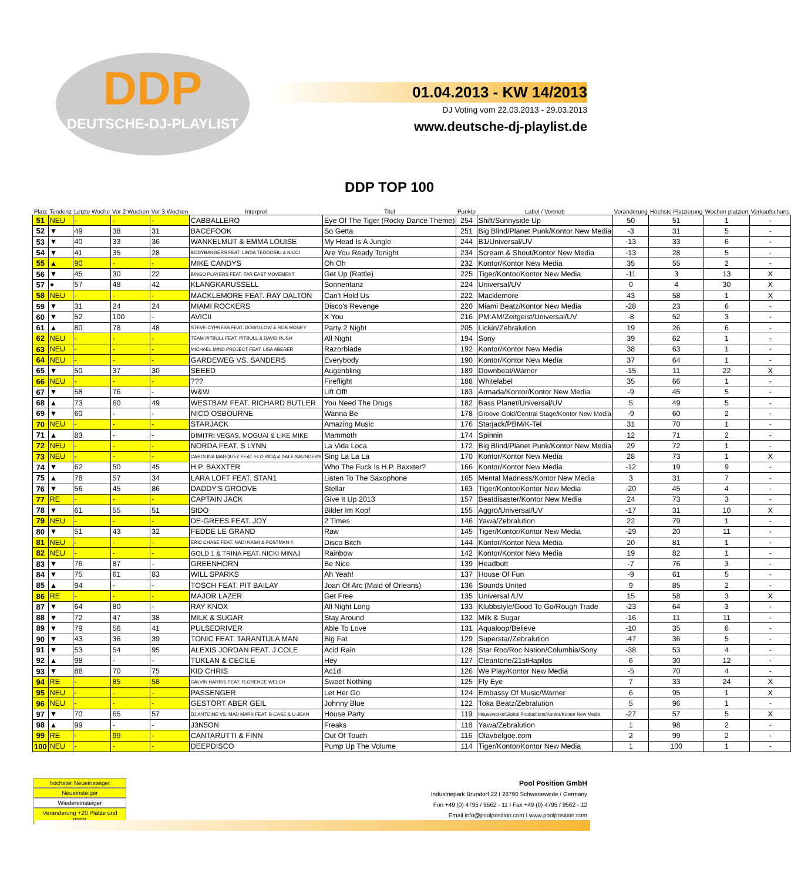DDP
DEUTSCHE-DJ-PLAYLIST
01.04.2013 - KW 14/2013
DJ Voting vom 22.03.2013 - 29.03.2013
www.deutsche-dj-playlist.de
| Platz | Tendenz | Letzte Woche | Vor 2 Wochen | Vor 3 Wochen | Interpret | DDP TOP 100 Titel | Punkte | Label / Vertrieb | Veränderung | Höchste Platzierung | Wochen platziert | Verkaufscharts |
| --- | --- | --- | --- | --- | --- | --- | --- | --- | --- | --- | --- | --- |
| 51 | NEU | - | - | - | CABBALLERO | Eye Of The Tiger (Rocky Dance Theme) | 254 | Shift/Sunnyside Up | 50 | 51 | 1 | - |
| 52 | ▼ | 49 | 38 | 31 | BACEFOOK | So Getta | 251 | Big Blind/Planet Punk/Kontor New Media | -3 | 31 | 5 | - |
| 53 | ▼ | 40 | 33 | 36 | WANKELMUT & EMMA LOUISE | My Head Is A Jungle | 244 | B1/Universal/UV | -13 | 33 | 6 | - |
| 54 | ▼ | 41 | 35 | 28 | BODYBANGERS FEAT. LINDA TEODOSIU & NICCI | Are You Ready Tonight | 234 | Scream & Shout/Kontor New Media | -13 | 28 | 5 | - |
| 55 | ▲ | 90 | - | - | MIKE CANDYS | Oh Oh | 232 | Kontor/Kontor New Media | 35 | 55 | 2 | - |
| 56 | ▼ | 45 | 30 | 22 | BINGO PLAYERS FEAT. FAR EAST MOVEMENT | Get Up (Rattle) | 225 | Tiger/Kontor/Kontor New Media | -11 | 3 | 13 | X |
| 57 | ● | 57 | 48 | 42 | KLANGKARUSSELL | Sonnentanz | 224 | Universal/UV | 0 | 4 | 30 | X |
| 58 | NEU | - | - | - | MACKLEMORE FEAT. RAY DALTON | Can't Hold Us | 222 | Macklemore | 43 | 58 | 1 | X |
| 59 | ▼ | 31 | 24 | 24 | MIAMI ROCKERS | Disco's Revenge | 220 | Miami Beatz/Kontor New Media | -28 | 23 | 6 | - |
| 60 | ▼ | 52 | 100 | - | AVICII | X You | 216 | PM:AM/Zeitgeist/Universal/UV | -8 | 52 | 3 | - |
| 61 | ▲ | 80 | 78 | 48 | STEVE CYPRESS FEAT. DOWN LOW & ROB MONEY | Party 2 Night | 205 | Lickin/Zebralution | 19 | 26 | 6 | - |
| 62 | NEU | - | - | - | TEAM PITBULL FEAT. PITBULL & DAVID RUSH | All Night | 194 | Sony | 39 | 62 | 1 | - |
| 63 | NEU | - | - | - | MICHAEL MIND PROJECT FEAT. LISA ABERER | Razorblade | 192 | Kontor/Kontor New Media | 38 | 63 | 1 | - |
| 64 | NEU | - | - | - | GARDEWEG VS. SANDERS | Everybody | 190 | Kontor/Kontor New Media | 37 | 64 | 1 | - |
| 65 | ▼ | 50 | 37 | 30 | SEEED | Augenbling | 189 | Downbeat/Warner | -15 | 11 | 22 | X |
| 66 | NEU | - | - | - | ??? | Fireflight | 188 | Whitelabel | 35 | 66 | 1 | - |
| 67 | ▼ | 58 | 76 | - | W&W | Lift Off! | 183 | Armada/Kontor/Kontor New Media | -9 | 45 | 5 | - |
| 68 | ▲ | 73 | 60 | 49 | WESTBAM FEAT. RICHARD BUTLER | You Need The Drugs | 182 | Bass Planet/Universal/UV | 5 | 49 | 5 | - |
| 69 | ▼ | 60 | - | - | NICO OSBOURNE | Wanna Be | 178 | Groove Gold/Central Stage/Kontor New Media | -9 | 60 | 2 | - |
| 70 | NEU | - | - | - | STARJACK | Amazing Music | 176 | Starjack/PBM/K-Tel | 31 | 70 | 1 | - |
| 71 | ▲ | 83 | - | - | DIMITRI VEGAS, MOGUAI & LIKE MIKE | Mammoth | 174 | Spinnin | 12 | 71 | 2 | - |
| 72 | NEU | - | - | - | NORDA FEAT. S LYNN | La Vida Loca | 172 | Big Blind/Planet Punk/Kontor New Media | 29 | 72 | 1 | - |
| 73 | NEU | - | - | - | CAROLINA MARQUEZ FEAT. FLO RIDA & DALE SAUNDERS | Sing La La La | 170 | Kontor/Kontor New Media | 28 | 73 | 1 | X |
| 74 | ▼ | 62 | 50 | 45 | H.P. BAXXTER | Who The Fuck Is H.P. Baxxter? | 166 | Kontor/Kontor New Media | -12 | 19 | 9 | - |
| 75 | ▲ | 78 | 57 | 34 | LARA LOFT FEAT. STAN1 | Listen To The Saxophone | 165 | Mental Madness/Kontor New Media | 3 | 31 | 7 | - |
| 76 | ▼ | 56 | 45 | 86 | DADDY'S GROOVE | Stellar | 163 | Tiger/Kontor/Kontor New Media | -20 | 45 | 4 | - |
| 77 | RE | - | - | - | CAPTAIN JACK | Give It Up 2013 | 157 | Beatdisaster/Kontor New Media | 24 | 73 | 3 | - |
| 78 | ▼ | 61 | 55 | 51 | SIDO | Bilder Im Kopf | 155 | Aggro/Universal/UV | -17 | 31 | 10 | X |
| 79 | NEU | - | - | - | DE-GREES FEAT. JOY | 2 Times | 146 | Yawa/Zebralution | 22 | 79 | 1 | - |
| 80 | ▼ | 51 | 43 | 32 | FEDDE LE GRAND | Raw | 145 | Tiger/Kontor/Kontor New Media | -29 | 20 | 11 | - |
| 81 | NEU | - | - | - | ERIC CHASE FEAT. NADI NASH & POSTMAN K | Disco Bitch | 144 | Kontor/Kontor New Media | 20 | 81 | 1 | - |
| 82 | NEU | - | - | - | GOLD 1 & TRINA FEAT. NICKI MINAJ | Rainbow | 142 | Kontor/Kontor New Media | 19 | 82 | 1 | - |
| 83 | ▼ | 76 | 87 | - | GREENHORN | Be Nice | 139 | Headbutt | -7 | 76 | 3 | - |
| 84 | ▼ | 75 | 61 | 83 | WILL SPARKS | Ah Yeah! | 137 | House Of Fun | -9 | 61 | 5 | - |
| 85 | ▲ | 94 | - | - | TOSCH FEAT. PIT BAILAY | Joan Of Arc (Maid of Orleans) | 136 | Sounds United | 9 | 85 | 2 | - |
| 86 | RE | - | - | - | MAJOR LAZER | Get Free | 135 | Universal /UV | 15 | 58 | 3 | X |
| 87 | ▼ | 64 | 80 | - | RAY KNOX | All Night Long | 133 | Klubbstyle/Good To Go/Rough Trade | -23 | 64 | 3 | - |
| 88 | ▼ | 72 | 47 | 38 | MILK & SUGAR | Stay Around | 132 | Milk & Sugar | -16 | 11 | 11 | - |
| 89 | ▼ | 79 | 56 | 41 | PULSEDRIVER | Able To Love | 131 | Aqualoop/Believe | -10 | 35 | 6 | - |
| 90 | ▼ | 43 | 36 | 39 | TONIC FEAT. TARANTULA MAN | Big Fat | 129 | Superstar/Zebralution | -47 | 36 | 5 | - |
| 91 | ▼ | 53 | 54 | 95 | ALEXIS JORDAN FEAT. J COLE | Acid Rain | 128 | Star Roc/Roc Nation/Columbia/Sony | -38 | 53 | 4 | - |
| 92 | ▲ | 98 | - | - | TUKLAN & CECILE | Hey | 127 | Cleantone/21stHapilos | 6 | 30 | 12 | - |
| 93 | ▼ | 88 | 70 | 75 | KID CHRIS | Ac1d | 126 | We Play/Kontor New Media | -5 | 70 | 4 | - |
| 94 | RE | - | 85 | 58 | CALVIN HARRIS FEAT. FLORENCE WELCH | Sweet Nothing | 125 | Fly Eye | 7 | 33 | 24 | X |
| 95 | NEU | - | - | - | PASSENGER | Let Her Go | 124 | Embassy Of Music/Warner | 6 | 95 | 1 | X |
| 96 | NEU | - | - | - | GESTÖRT ABER GEIL | Johnny Blue | 122 | Toka Beatz/Zebralution | 5 | 96 | 1 | - |
| 97 | ▼ | 70 | 65 | 57 | DJ ANTOINE VS. MAD MARK FEAT. B-CASE & U-JEAN | House Party | 119 | Houseworks/Global Productions/Kontor/Kontor New Media | -27 | 57 | 5 | X |
| 98 | ▲ | 99 | - | - | J3N5ON | Freaks | 118 | Yawa/Zebralution | 1 | 98 | 2 | - |
| 99 | RE | - | 99 | - | CANTARUTTI & FINN | Out Of Touch | 116 | Olavbelgoe.com | 2 | 99 | 2 | - |
| 100 | NEU | - | - | - | DEEPDISCO | Pump Up The Volume | 114 | Tiger/Kontor/Kontor New Media | 1 | 100 | 1 | - |
höchster Neueinsteiger
Neueinsteiger
Wiedereinsteiger
Veränderung +20 Plätze und mehr
Pool Position GmbH
Industriepark Brundorf 22 I 28790 Schwanewede / Germany
Fon +49 (0) 4795 / 9562 - 11 I Fax +49 (0) 4795 / 9562 - 12
Email info@poolposition.com I www.poolposition.com